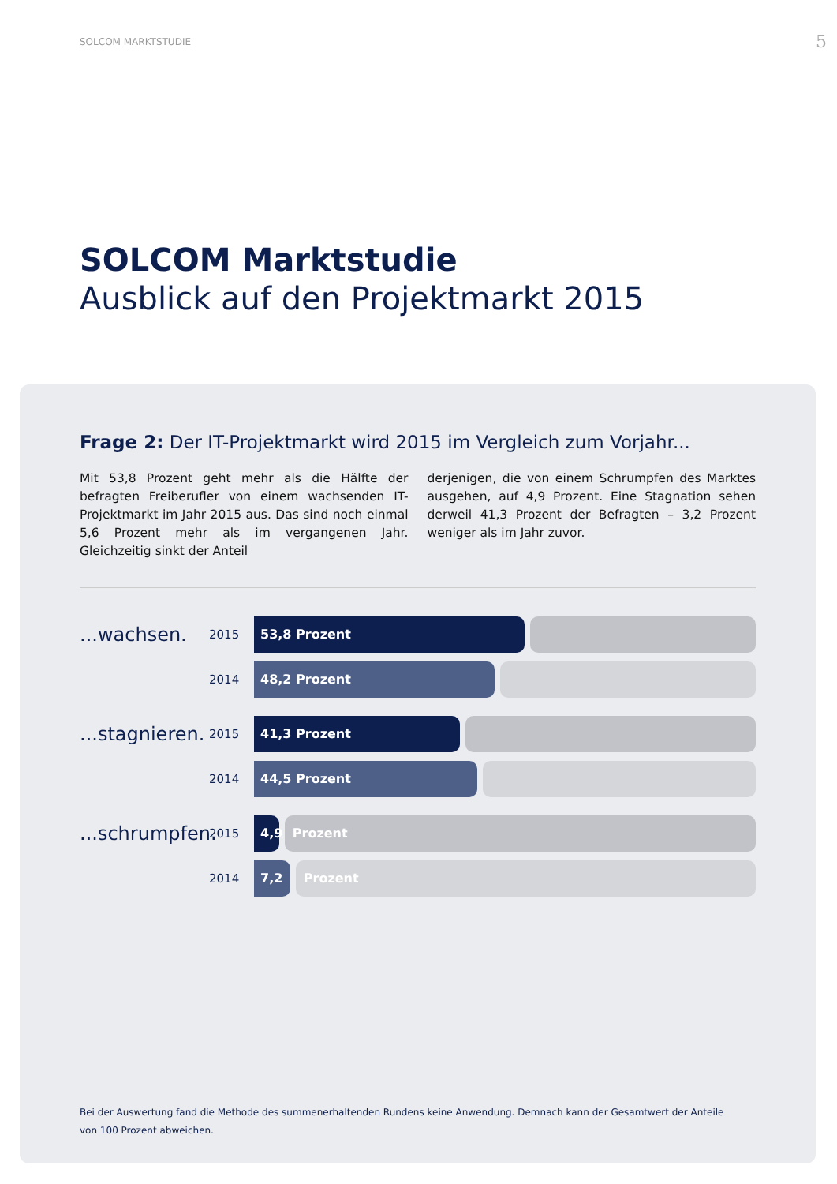SOLCOM MARKTSTUDIE 5
SOLCOM Marktstudie
Ausblick auf den Projektmarkt 2015
Frage 2: Der IT-Projektmarkt wird 2015 im Vergleich zum Vorjahr...
Mit 53,8 Prozent geht mehr als die Hälfte der befragten Freiberufler von einem wachsenden IT-Projektmarkt im Jahr 2015 aus. Das sind noch einmal 5,6 Prozent mehr als im vergangenen Jahr. Gleichzeitig sinkt der Anteil
derjenigen, die von einem Schrumpfen des Marktes ausgehen, auf 4,9 Prozent. Eine Stagnation sehen der­weil 41,3 Prozent der Befragten – 3,2 Prozent weniger als im Jahr zuvor.
...wachsen.
2015
53,8 Prozent
2014
48,2 Prozent
...stagnieren.
2015
41,3 Prozent
2014
44,5 Prozent
...schrumpfen.
2015
4,9 Prozent
2014
7,2 Prozent
Bei der Auswertung fand die Methode des summenerhaltenden Rundens keine Anwendung. Demnach kann der Gesamtwert der Anteile von 100 Prozent abweichen.